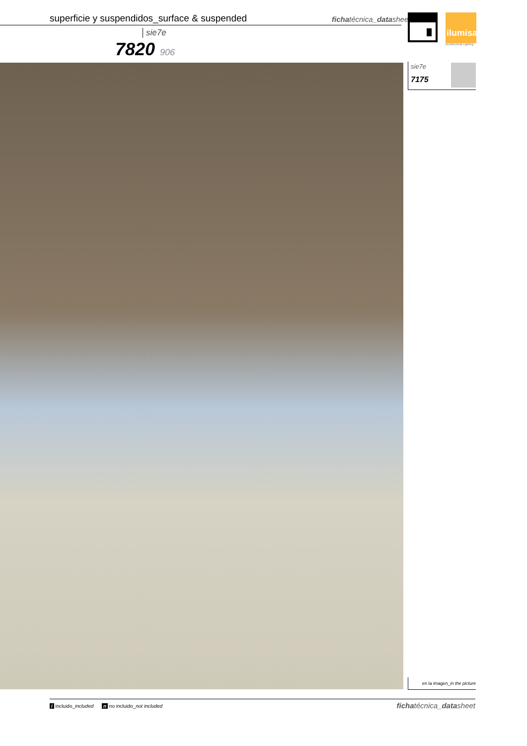superficie y suspendidos_surface & suspended
fichatécnica_datasheet
ilumisa
Architectural Lighting
sie7e
7820 906
sie7e
7175
en la imagen_in the picture
i incluido_included n no incluido_not included fichatécnica_datasheet